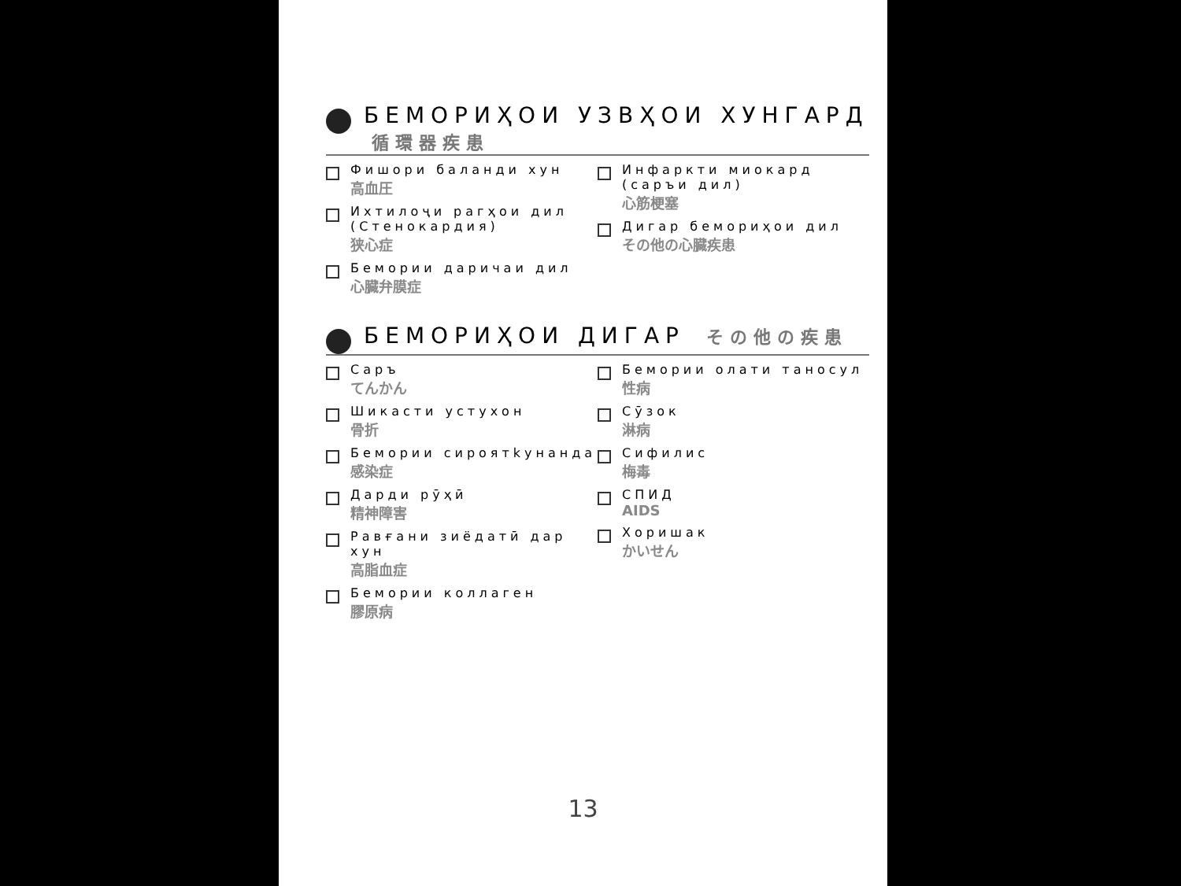БЕМОРИҲОИ УЗВҲОИ ХУНГАРД 循環器疾患
Фишори баланди хун
高血圧
Ихтилоҷи рагҳои дил (Стенокардия)
狭心症
Бемории даричаи дил
心臓弁膜症
Инфаркти миокард (саръи дил)
心筋梗塞
Дигар бемориҳои дил
その他の心臓疾患
БЕМОРИҲОИ ДИГАР その他の疾患
Саръ
てんかん
Шикасти устухон
骨折
Бемории сироятkунанда
感染症
Дарди рӯҳӣ
精神障害
Равғани зиёдатӣ дар хун
高脂血症
Бемории коллаген
膠原病
Бемории олати таносул
性病
Сӯзок
淋病
Сифилис
梅毒
СПИД
AIDS
Хоришак
かいせん
13